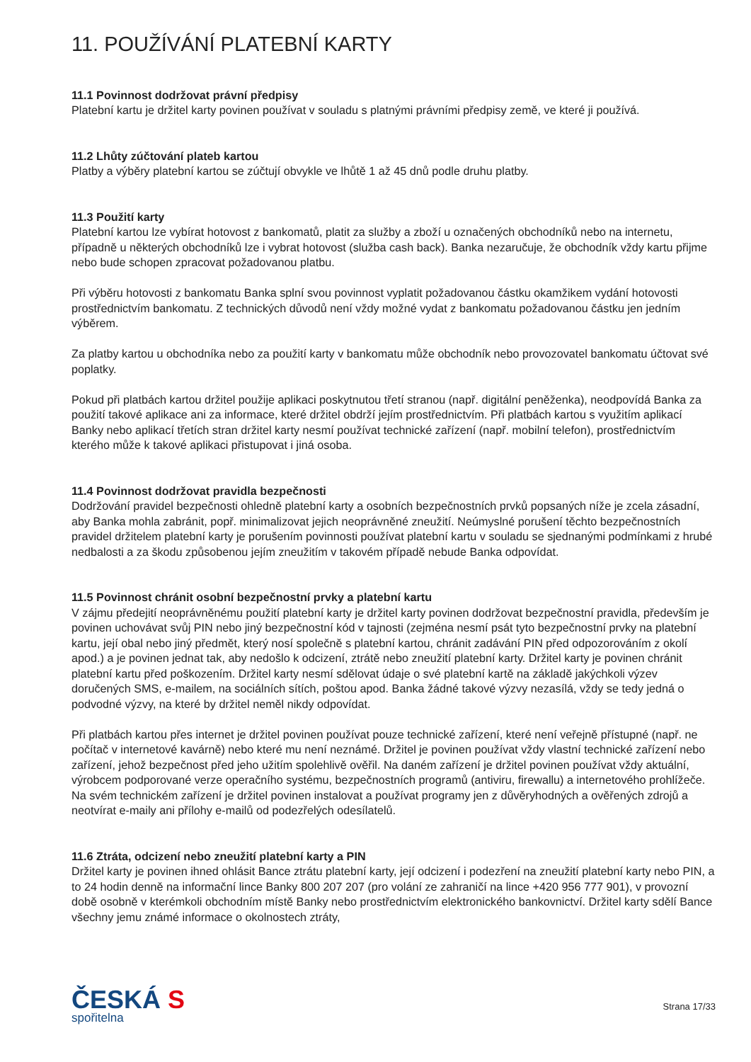11. POUŽÍVÁNÍ PLATEBNÍ KARTY
11.1 Povinnost dodržovat právní předpisy
Platební kartu je držitel karty povinen používat v souladu s platnými právními předpisy země, ve které ji používá.
11.2 Lhůty zúčtování plateb kartou
Platby a výběry platební kartou se zúčtují obvykle ve lhůtě 1 až 45 dnů podle druhu platby.
11.3 Použití karty
Platební kartou lze vybírat hotovost z bankomatů, platit za služby a zboží u označených obchodníků nebo na internetu, případně u některých obchodníků lze i vybrat hotovost (služba cash back). Banka nezaručuje, že obchodník vždy kartu přijme nebo bude schopen zpracovat požadovanou platbu.
Při výběru hotovosti z bankomatu Banka splní svou povinnost vyplatit požadovanou částku okamžikem vydání hotovosti prostřednictvím bankomatu. Z technických důvodů není vždy možné vydat z bankomatu požadovanou částku jen jedním výběrem.
Za platby kartou u obchodníka nebo za použití karty v bankomatu může obchodník nebo provozovatel bankomatu účtovat své poplatky.
Pokud při platbách kartou držitel použije aplikaci poskytnutou třetí stranou (např. digitální peněženka), neodpovídá Banka za použití takové aplikace ani za informace, které držitel obdrží jejím prostřednictvím. Při platbách kartou s využitím aplikací Banky nebo aplikací třetích stran držitel karty nesmí používat technické zařízení (např. mobilní telefon), prostřednictvím kterého může k takové aplikaci přistupovat i jiná osoba.
11.4 Povinnost dodržovat pravidla bezpečnosti
Dodržování pravidel bezpečnosti ohledně platební karty a osobních bezpečnostních prvků popsaných níže je zcela zásadní, aby Banka mohla zabránit, popř. minimalizovat jejich neoprávněné zneužití. Neúmyslné porušení těchto bezpečnostních pravidel držitelem platební karty je porušením povinnosti používat platební kartu v souladu se sjednanými podmínkami z hrubé nedbalosti a za škodu způsobenou jejím zneužitím v takovém případě nebude Banka odpovídat.
11.5 Povinnost chránit osobní bezpečnostní prvky a platební kartu
V zájmu předejití neoprávněnému použití platební karty je držitel karty povinen dodržovat bezpečnostní pravidla, především je povinen uchovávat svůj PIN nebo jiný bezpečnostní kód v tajnosti (zejména nesmí psát tyto bezpečnostní prvky na platební kartu, její obal nebo jiný předmět, který nosí společně s platební kartou, chránit zadávání PIN před odpozorováním z okolí apod.) a je povinen jednat tak, aby nedošlo k odcizení, ztrátě nebo zneužití platební karty. Držitel karty je povinen chránit platební kartu před poškozením. Držitel karty nesmí sdělovat údaje o své platební kartě na základě jakýchkoli výzev doručených SMS, e-mailem, na sociálních sítích, poštou apod. Banka žádné takové výzvy nezasílá, vždy se tedy jedná o podvodné výzvy, na které by držitel neměl nikdy odpovídat.
Při platbách kartou přes internet je držitel povinen používat pouze technické zařízení, které není veřejně přístupné (např. ne počítač v internetové kavárně) nebo které mu není neznámé. Držitel je povinen používat vždy vlastní technické zařízení nebo zařízení, jehož bezpečnost před jeho užitím spolehlivě ověřil. Na daném zařízení je držitel povinen používat vždy aktuální, výrobcem podporované verze operačního systému, bezpečnostních programů (antiviru, firewallu) a internetového prohlížeče. Na svém technickém zařízení je držitel povinen instalovat a používat programy jen z důvěryhodných a ověřených zdrojů a neotvírat e-maily ani přílohy e-mailů od podezřelých odesílatelů.
11.6 Ztráta, odcizení nebo zneužití platební karty a PIN
Držitel karty je povinen ihned ohlásit Bance ztrátu platební karty, její odcizení i podezření na zneužití platební karty nebo PIN, a to 24 hodin denně na informační lince Banky 800 207 207 (pro volání ze zahraničí na lince +420 956 777 901), v provozní době osobně v kterémkoli obchodním místě Banky nebo prostřednictvím elektronického bankovnictví. Držitel karty sdělí Bance všechny jemu známé informace o okolnostech ztráty,
ČESKÁ S
spořitelna
Strana 17/33